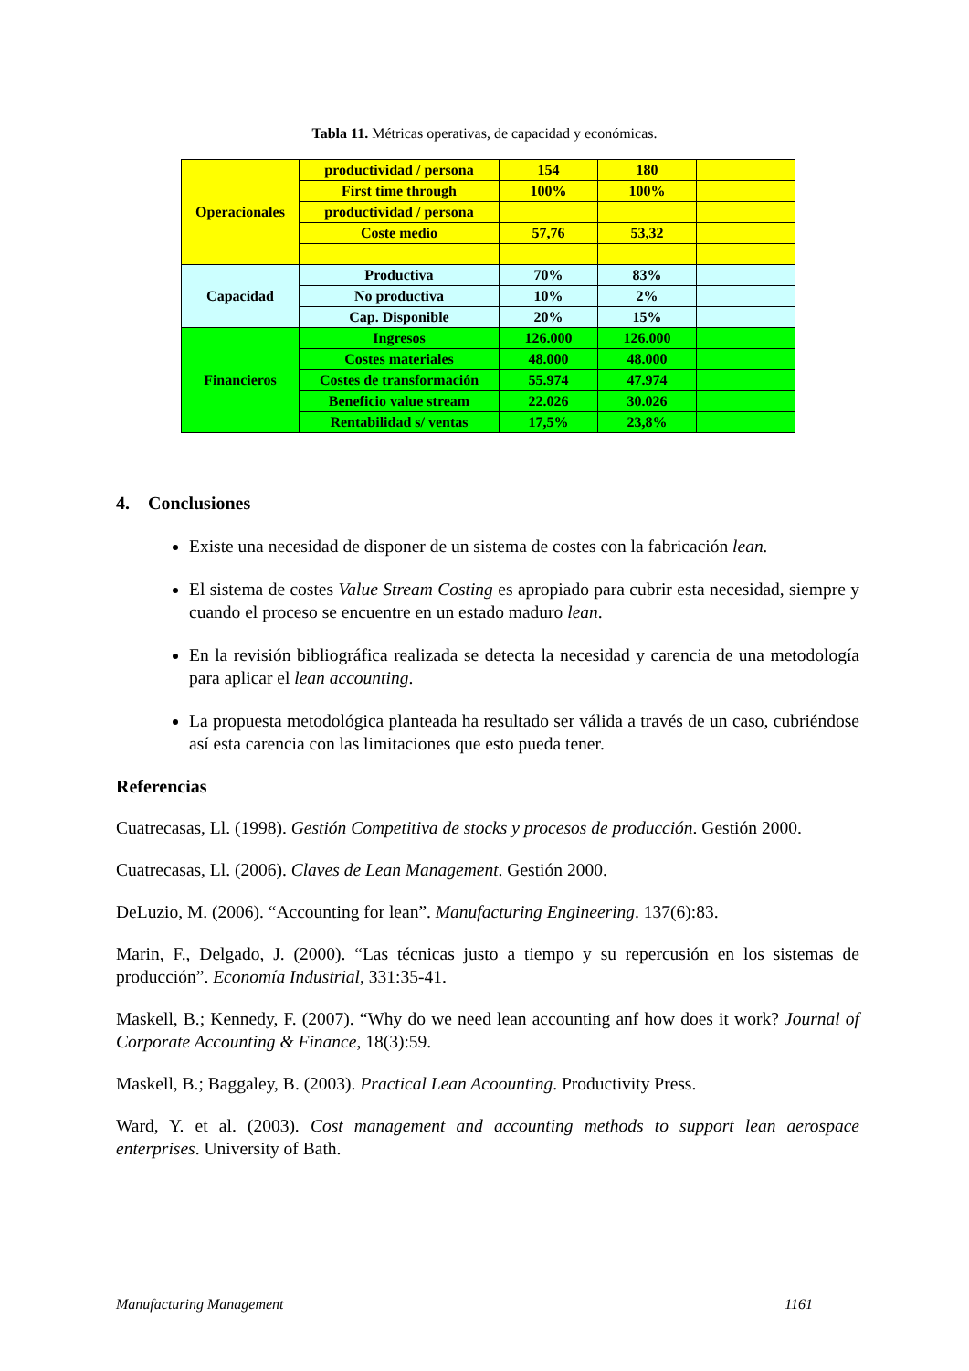Tabla 11. Métricas operativas, de capacidad y económicas.
| Operacionales | productividad / persona | 154 | 180 | |
| | First time through | 100% | 100% | |
| | productividad / persona | | | |
| | Coste medio | 57,76 | 53,32 | |
| Capacidad | Productiva | 70% | 83% | |
| | No productiva | 10% | 2% | |
| | Cap. Disponible | 20% | 15% | |
| Financieros | Ingresos | 126.000 | 126.000 | |
| | Costes materiales | 48.000 | 48.000 | |
| | Costes de transformación | 55.974 | 47.974 | |
| | Beneficio value stream | 22.026 | 30.026 | |
| | Rentabilidad s/ ventas | 17,5% | 23,8% | |
4. Conclusiones
Existe una necesidad de disponer de un sistema de costes con la fabricación lean.
El sistema de costes Value Stream Costing es apropiado para cubrir esta necesidad, siempre y cuando el proceso se encuentre en un estado maduro lean.
En la revisión bibliográfica realizada se detecta la necesidad y carencia de una metodología para aplicar el lean accounting.
La propuesta metodológica planteada ha resultado ser válida a través de un caso, cubriéndose así esta carencia con las limitaciones que esto pueda tener.
Referencias
Cuatrecasas, Ll. (1998). Gestión Competitiva de stocks y procesos de producción. Gestión 2000.
Cuatrecasas, Ll. (2006). Claves de Lean Management. Gestión 2000.
DeLuzio, M. (2006). “Accounting for lean”. Manufacturing Engineering. 137(6):83.
Marin, F., Delgado, J. (2000). “Las técnicas justo a tiempo y su repercusión en los sistemas de producción”. Economía Industrial, 331:35-41.
Maskell, B.; Kennedy, F. (2007). “Why do we need lean accounting anf how does it work? Journal of Corporate Accounting & Finance, 18(3):59.
Maskell, B.; Baggaley, B. (2003). Practical Lean Acoounting. Productivity Press.
Ward, Y. et al. (2003). Cost management and accounting methods to support lean aerospace enterprises. University of Bath.
Manufacturing Management 1161